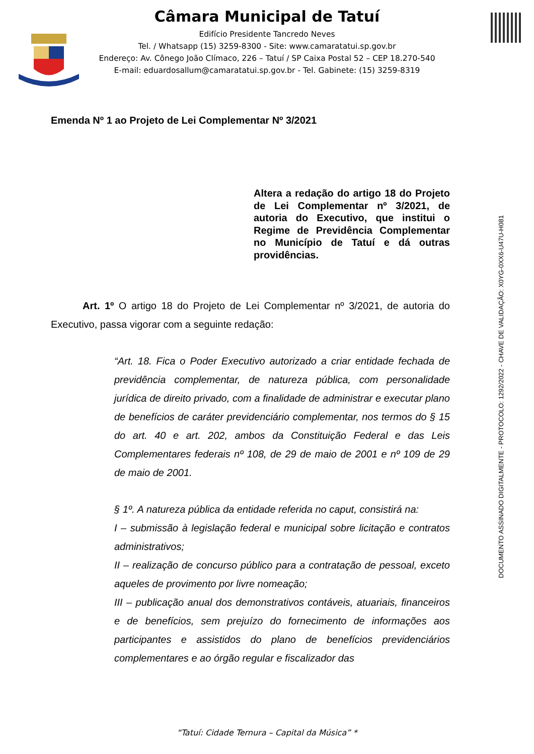Câmara Municipal de Tatuí
Edifício Presidente Tancredo Neves
Tel. / Whatsapp (15) 3259-8300 - Site: www.camaratatui.sp.gov.br
Endereço: Av. Cônego João Clímaco, 226 – Tatuí / SP Caixa Postal 52 – CEP 18.270-540
E-mail: eduardosallum@camaratatui.sp.gov.br - Tel. Gabinete: (15) 3259-8319
Emenda Nº 1 ao Projeto de Lei Complementar Nº 3/2021
Altera a redação do artigo 18 do Projeto de Lei Complementar nº 3/2021, de autoria do Executivo, que institui o Regime de Previdência Complementar no Município de Tatuí e dá outras providências.
Art. 1º O artigo 18 do Projeto de Lei Complementar nº 3/2021, de autoria do Executivo, passa vigorar com a seguinte redação:
“Art. 18. Fica o Poder Executivo autorizado a criar entidade fechada de previdência complementar, de natureza pública, com personalidade jurídica de direito privado, com a finalidade de administrar e executar plano de benefícios de caráter previdenciário complementar, nos termos do § 15 do art. 40 e art. 202, ambos da Constituição Federal e das Leis Complementares federais nº 108, de 29 de maio de 2001 e nº 109 de 29 de maio de 2001.
§ 1º. A natureza pública da entidade referida no caput, consistirá na:
I – submissão à legislação federal e municipal sobre licitação e contratos administrativos;
II – realização de concurso público para a contratação de pessoal, exceto aqueles de provimento por livre nomeação;
III – publicação anual dos demonstrativos contáveis, atuariais, financeiros e de benefícios, sem prejuízo do fornecimento de informações aos participantes e assistidos do plano de benefícios previdenciários complementares e ao órgão regular e fiscalizador das
DOCUMENTO ASSINADO DIGITALMENTE - PROTOCOLO: 1292/2022 - CHAVE DE VALIDAÇÃO: X0YG-0XX6-U47U-H081
“Tatuí: Cidade Ternura – Capital da Música” *